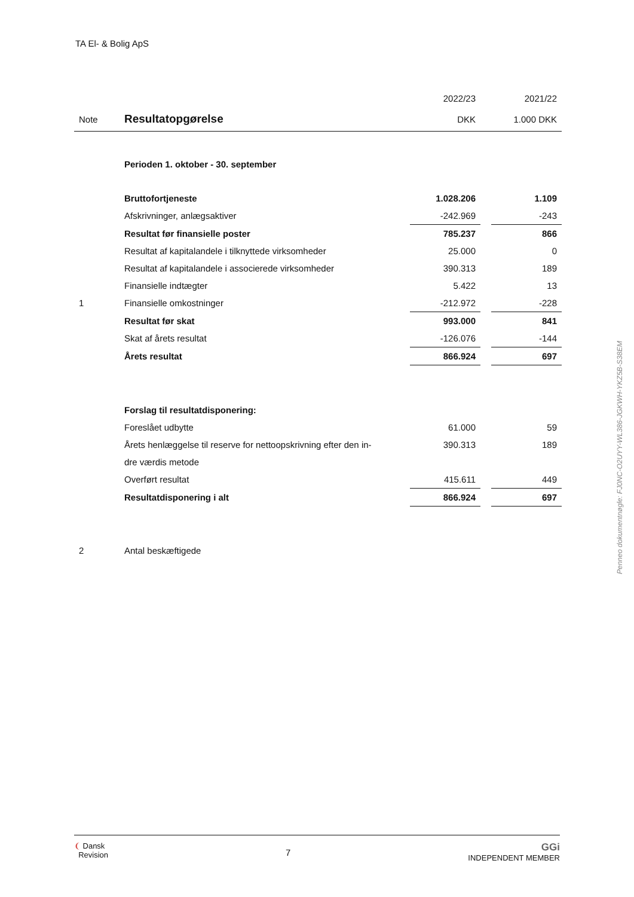TA El- & Bolig ApS
| | | 2022/23 | | 2021/22 |
| Note | Resultatopgørelse | DKK | | 1.000 DKK |
| | Perioden 1. oktober - 30. september | | | |
| | Bruttofortjeneste | 1.028.206 | | 1.109 |
| | Afskrivninger, anlægsaktiver | -242.969 | | -243 |
| | Resultat før finansielle poster | 785.237 | | 866 |
| | Resultat af kapitalandele i tilknyttede virksomheder | 25.000 | | 0 |
| | Resultat af kapitalandele i associerede virksomheder | 390.313 | | 189 |
| | Finansielle indtægter | 5.422 | | 13 |
| 1 | Finansielle omkostninger | -212.972 | | -228 |
| | Resultat før skat | 993.000 | | 841 |
| | Skat af årets resultat | -126.076 | | -144 |
| | Årets resultat | 866.924 | | 697 |
| | Forslag til resultatdisponering: | | | |
| | Foreslået udbytte | 61.000 | | 59 |
| | Årets henlæggelse til reserve for nettoopskrivning efter den in- dre værdis metode | 390.313 | | 189 |
| | Overført resultat | 415.611 | | 449 |
| | Resultatdisponering i alt | 866.924 | | 697 |
| 2 | Antal beskæftigede | | | |
Penneo dokumentnøgle: FJ0NC-O2UYY-WL386-JGKWH-YKZ5B-S38EM
❨ Dansk
Revision 7 GGi
INDEPENDENT MEMBER